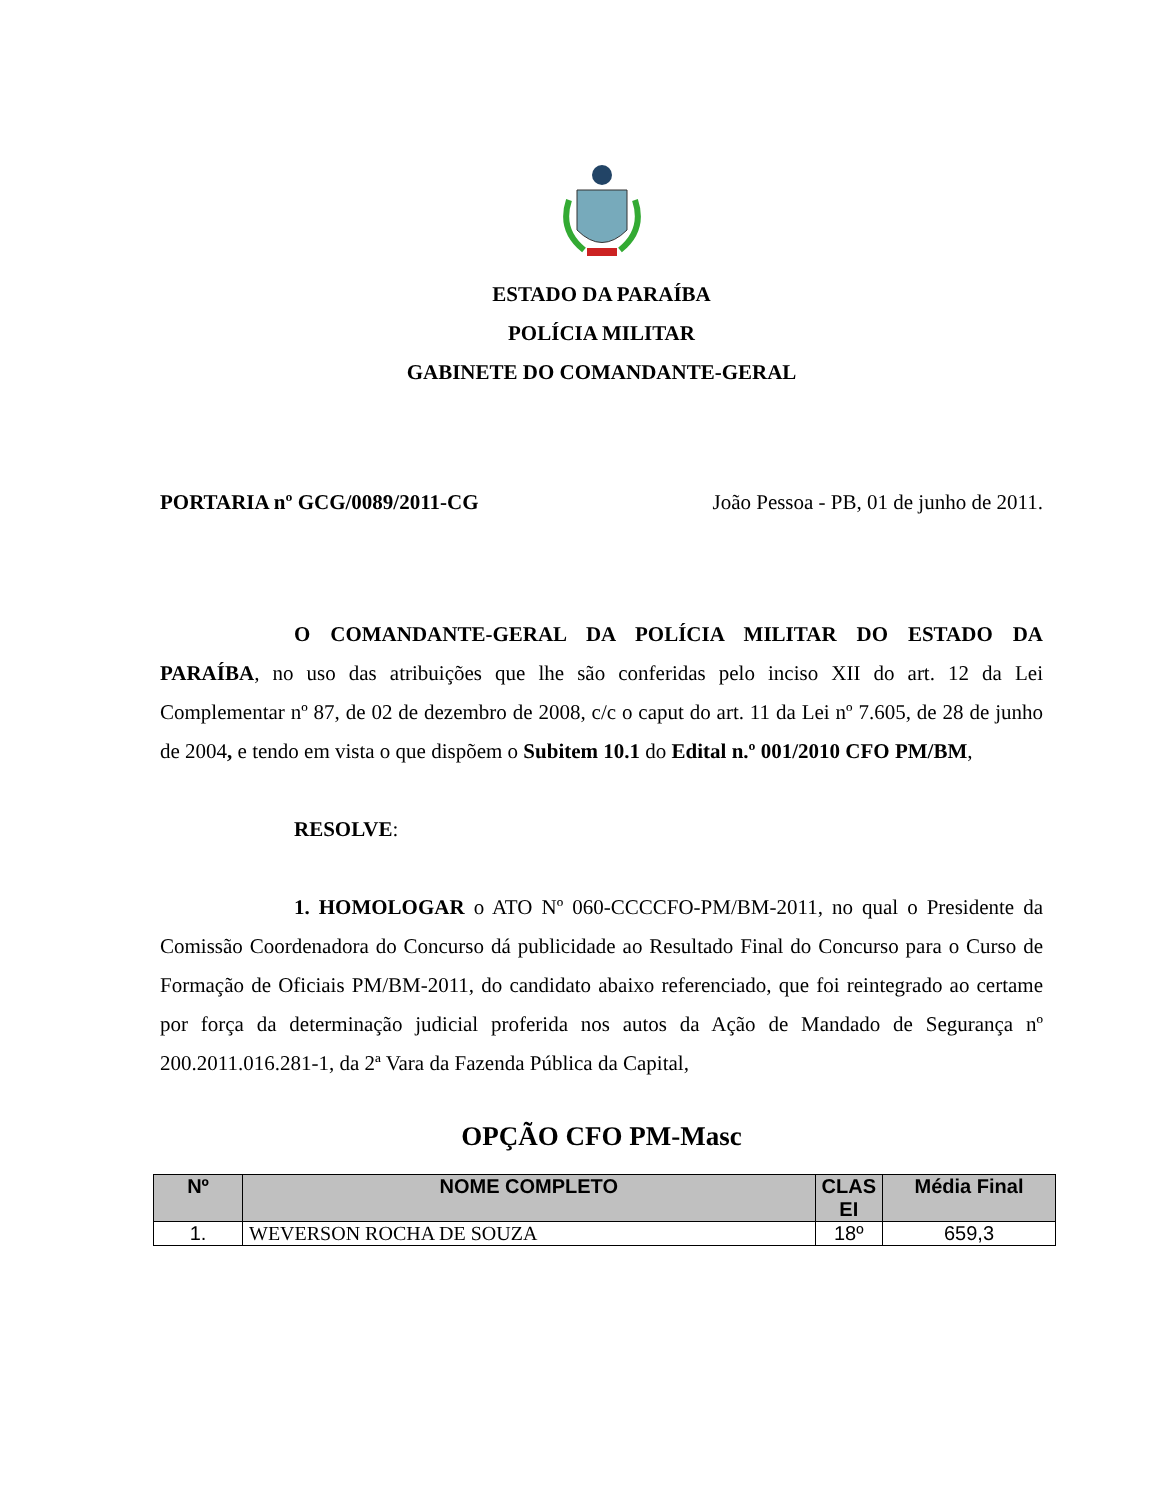ESTADO DA PARAÍBA
POLÍCIA MILITAR
GABINETE DO COMANDANTE-GERAL
PORTARIA nº GCG/0089/2011-CG João Pessoa - PB, 01 de junho de 2011.
O COMANDANTE-GERAL DA POLÍCIA MILITAR DO ESTADO DA PARAÍBA, no uso das atribuições que lhe são conferidas pelo inciso XII do art. 12 da Lei Complementar nº 87, de 02 de dezembro de 2008, c/c o caput do art. 11 da Lei nº 7.605, de 28 de junho de 2004, e tendo em vista o que dispõem o Subitem 10.1 do Edital n.º 001/2010 CFO PM/BM,
RESOLVE:
1. HOMOLOGAR o ATO Nº 060-CCCCFO-PM/BM-2011, no qual o Presidente da Comissão Coordenadora do Concurso dá publicidade ao Resultado Final do Concurso para o Curso de Formação de Oficiais PM/BM-2011, do candidato abaixo referenciado, que foi reintegrado ao certame por força da determinação judicial proferida nos autos da Ação de Mandado de Segurança nº 200.2011.016.281-1, da 2ª Vara da Fazenda Pública da Capital,
OPÇÃO CFO PM-Masc
| Nº | NOME COMPLETO | CLAS EI | Média Final |
| --- | --- | --- | --- |
| 1. | WEVERSON ROCHA DE SOUZA | 18º | 659,3 |